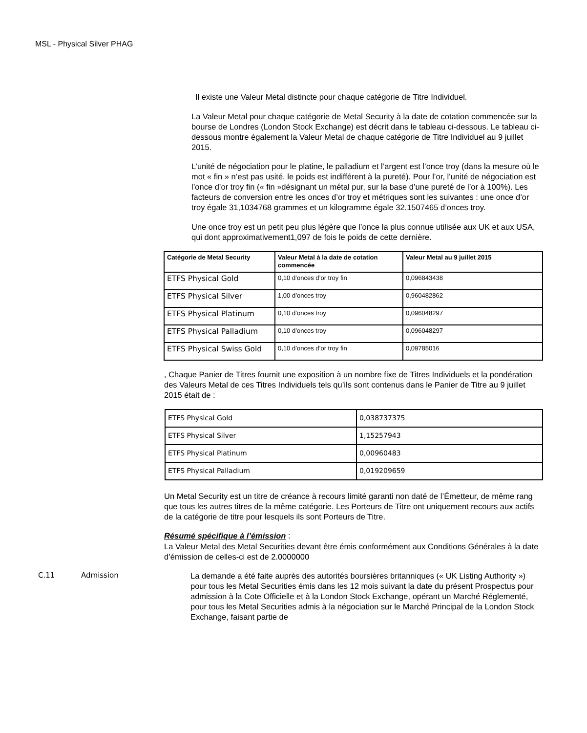MSL - Physical Silver PHAG
Il existe une Valeur Metal distincte pour chaque catégorie de Titre Individuel.
La Valeur Metal pour chaque catégorie de Metal Security à la date de cotation commencée sur la bourse de Londres (London Stock Exchange) est décrit dans le tableau ci-dessous. Le tableau ci-dessous montre également la Valeur Metal de chaque catégorie de Titre Individuel au 9 juillet 2015.
L’unité de négociation pour le platine, le palladium et l’argent est l’once troy (dans la mesure où le mot « fin » n’est pas usité, le poids est indifférent à la pureté). Pour l’or, l’unité de négociation est l’once d’or troy fin (« fin »désignant un métal pur, sur la base d’une pureté de l’or à 100%). Les facteurs de conversion entre les onces d’or troy et métriques sont les suivantes : une once d’or troy égale 31,1034768 grammes et un kilogramme égale 32.1507465 d’onces troy.
Une once troy est un petit peu plus légère que l’once la plus connue utilisée aux UK et aux USA, qui dont approximativement1,097 de fois le poids de cette dernière.
| Catégorie de Metal Security | Valeur Metal à la date de cotation commencée | Valeur Metal au 9 juillet 2015 |
| --- | --- | --- |
| ETFS Physical Gold | 0,10 d’onces d’or troy fin | 0,096843438 |
| ETFS Physical Silver | 1,00 d’onces troy | 0,960482862 |
| ETFS Physical Platinum | 0,10 d’onces troy | 0,096048297 |
| ETFS Physical Palladium | 0,10 d’onces troy | 0,096048297 |
| ETFS Physical Swiss Gold | 0,10 d’onces d’or troy fin | 0,09785016 |
, Chaque Panier de Titres fournit une exposition à un nombre fixe de Titres Individuels et la pondération des Valeurs Metal de ces Titres Individuels tels qu’ils sont contenus dans le Panier de Titre au 9 juillet 2015 était de :
| ETFS Physical Gold | 0,038737375 |
| ETFS Physical Silver | 1,15257943 |
| ETFS Physical Platinum | 0,00960483 |
| ETFS Physical Palladium | 0,019209659 |
Un Metal Security est un titre de créance à recours limité garanti non daté de l’Émetteur, de même rang que tous les autres titres de la même catégorie. Les Porteurs de Titre ont uniquement recours aux actifs de la catégorie de titre pour lesquels ils sont Porteurs de Titre.
Résumé spécifique à l’émission :
La Valeur Metal des Metal Securities devant être émis conformément aux Conditions Générales à la date d’émission de celles-ci est de 2.0000000
C.11 Admission La demande a été faite auprès des autorités boursières britanniques (« UK Listing Authority ») pour tous les Metal Securities émis dans les 12 mois suivant la date du présent Prospectus pour admission à la Cote Officielle et à la London Stock Exchange, opérant un Marché Réglementé, pour tous les Metal Securities admis à la négociation sur le Marché Principal de la London Stock Exchange, faisant partie de